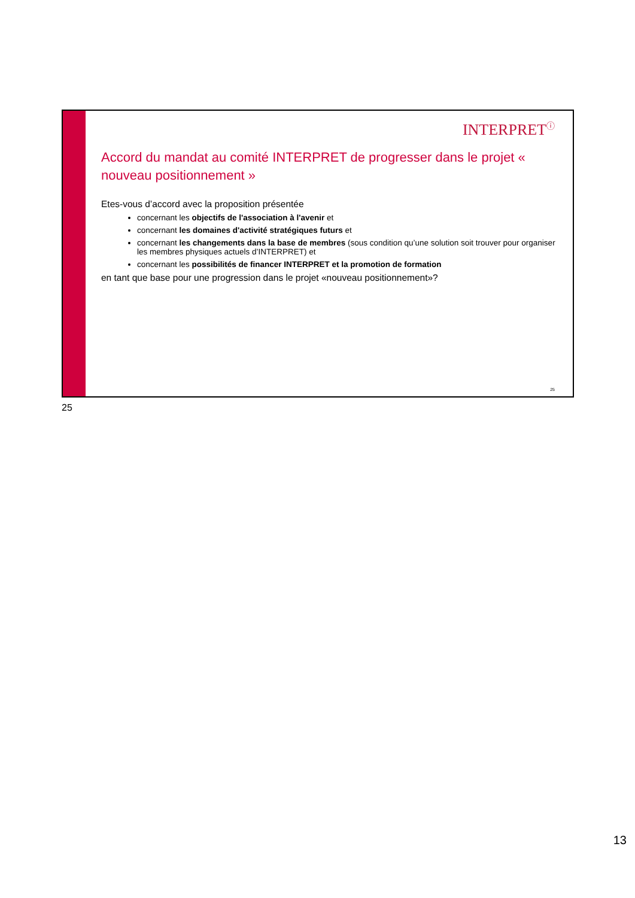INTERPRET<sup>ⓘ</sup>
Accord du mandat au comité INTERPRET de progresser dans le projet « nouveau positionnement »
Etes-vous d’accord avec la proposition présentée
concernant les objectifs de l'association à l'avenir et
concernant les domaines d'activité stratégiques futurs et
concernant les changements dans la base de membres (sous condition qu’une solution soit trouver pour organiser les membres physiques actuels d’INTERPRET) et
concernant les possibilités de financer INTERPRET et la promotion de formation
en tant que base pour une progression dans le projet «nouveau positionnement»?
25
25
13